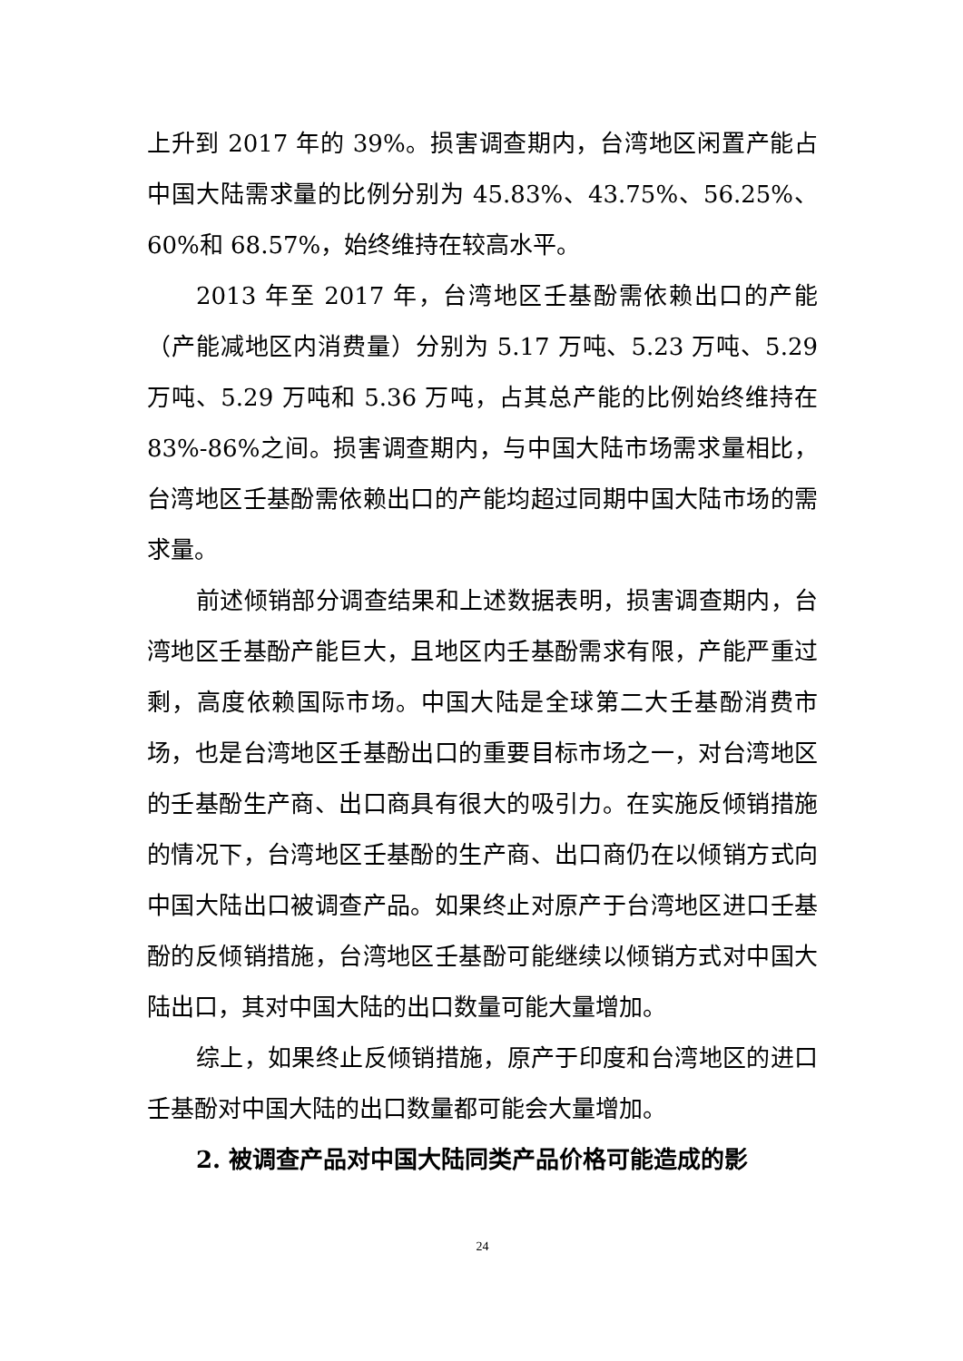上升到 2017 年的 39%。损害调查期内，台湾地区闲置产能占中国大陆需求量的比例分别为 45.83%、43.75%、56.25%、60%和 68.57%，始终维持在较高水平。
2013 年至 2017 年，台湾地区壬基酚需依赖出口的产能（产能减地区内消费量）分别为 5.17 万吨、5.23 万吨、5.29 万吨、5.29 万吨和 5.36 万吨，占其总产能的比例始终维持在 83%-86%之间。损害调查期内，与中国大陆市场需求量相比，台湾地区壬基酚需依赖出口的产能均超过同期中国大陆市场的需求量。
前述倾销部分调查结果和上述数据表明，损害调查期内，台湾地区壬基酚产能巨大，且地区内壬基酚需求有限，产能严重过剩，高度依赖国际市场。中国大陆是全球第二大壬基酚消费市场，也是台湾地区壬基酚出口的重要目标市场之一，对台湾地区的壬基酚生产商、出口商具有很大的吸引力。在实施反倾销措施的情况下，台湾地区壬基酚的生产商、出口商仍在以倾销方式向中国大陆出口被调查产品。如果终止对原产于台湾地区进口壬基酚的反倾销措施，台湾地区壬基酚可能继续以倾销方式对中国大陆出口，其对中国大陆的出口数量可能大量增加。
综上，如果终止反倾销措施，原产于印度和台湾地区的进口壬基酚对中国大陆的出口数量都可能会大量增加。
2. 被调查产品对中国大陆同类产品价格可能造成的影
24